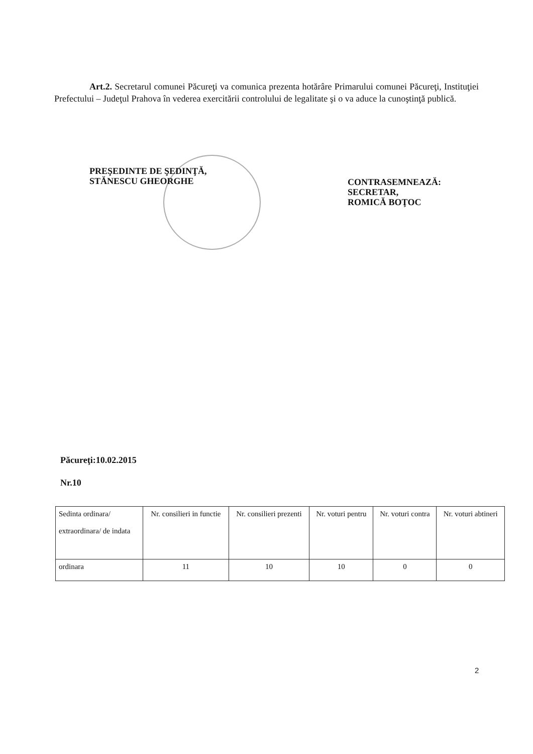Art.2. Secretarul comunei Păcureţi va comunica prezenta hotărâre Primarului comunei Păcureţi, Instituţiei Prefectului – Judeţul Prahova în vederea exercitării controlului de legalitate şi o va aduce la cunoştinţă publică.
PREŞEDINTE DE ŞEDINŢĂ,
STĂNESCU GHEORGHE
CONTRASEMNEAZĂ:
SECRETAR,
ROMICĂ BOŢOC
Păcureţi:10.02.2015
Nr.10
| Sedinta ordinara/ extraordinara/ de indata | Nr. consilieri in functie | Nr. consilieri prezenti | Nr. voturi pentru | Nr. voturi contra | Nr. voturi abtineri |
| --- | --- | --- | --- | --- | --- |
| ordinara | 11 | 10 | 10 | 0 | 0 |
2